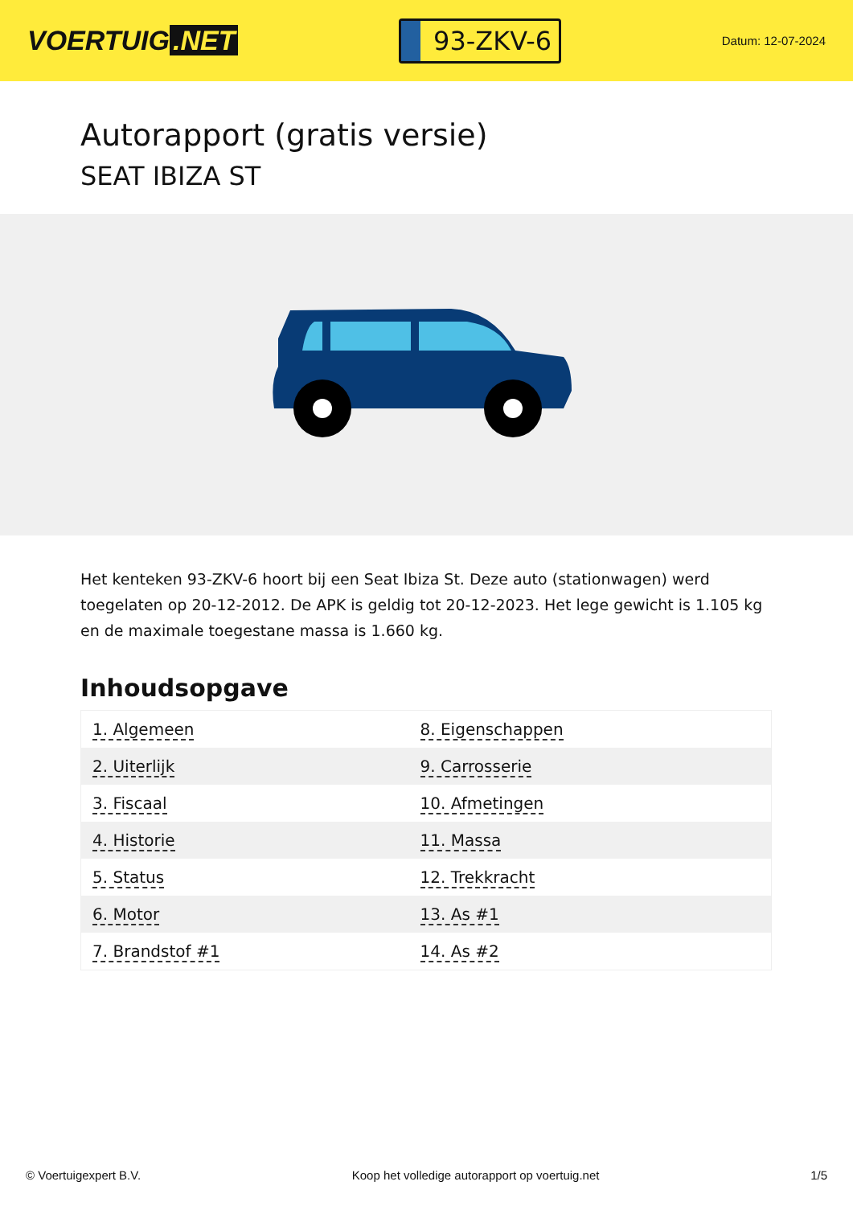VOERTUIG.NET
93-ZKV-6
Datum: 12-07-2024
Autorapport (gratis versie)
SEAT IBIZA ST
Het kenteken 93-ZKV-6 hoort bij een Seat Ibiza St. Deze auto (stationwagen) werd toegelaten op 20-12-2012. De APK is geldig tot 20-12-2023. Het lege gewicht is 1.105 kg en de maximale toegestane massa is 1.660 kg.
Inhoudsopgave
| 1. Algemeen | 8. Eigenschappen |
| 2. Uiterlijk | 9. Carrosserie |
| 3. Fiscaal | 10. Afmetingen |
| 4. Historie | 11. Massa |
| 5. Status | 12. Trekkracht |
| 6. Motor | 13. As #1 |
| 7. Brandstof #1 | 14. As #2 |
© Voertuigexpert B.V. Koop het volledige autorapport op voertuig.net 1/5